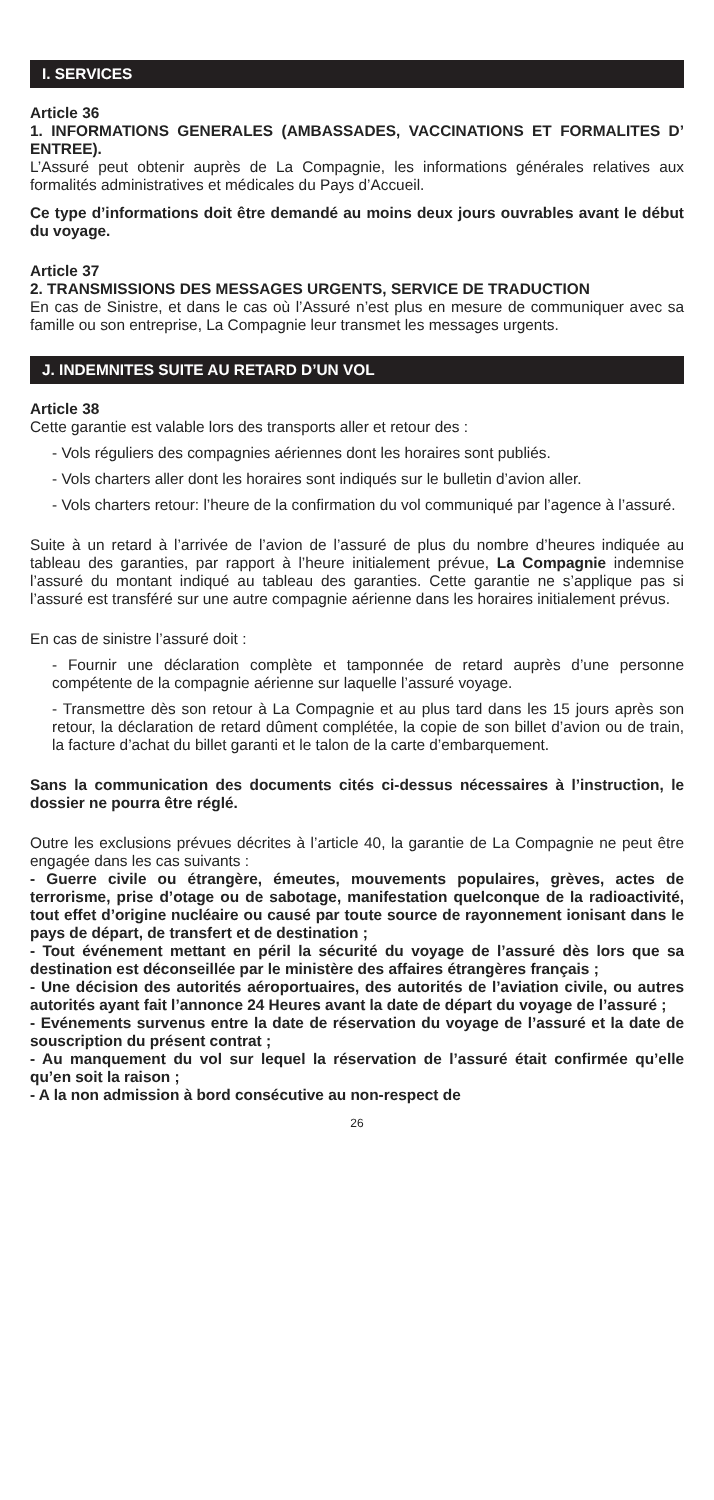I. SERVICES
Article 36
1. INFORMATIONS GENERALES (AMBASSADES, VACCINATIONS ET FORMALITES D’ ENTREE).
L’Assuré peut obtenir auprès de La Compagnie, les informations générales relatives aux formalités administratives et médicales du Pays d’Accueil.
Ce type d’informations doit être demandé au moins deux jours ouvrables avant le début du voyage.
Article 37
2. TRANSMISSIONS DES MESSAGES URGENTS, SERVICE DE TRADUCTION
En cas de Sinistre, et dans le cas où l’Assuré n’est plus en mesure de communiquer avec sa famille ou son entreprise, La Compagnie leur transmet les messages urgents.
J. INDEMNITES SUITE AU RETARD D’UN VOL
Article 38
Cette garantie est valable lors des transports aller et retour des :
- Vols réguliers des compagnies aériennes dont les horaires sont publiés.
- Vols charters aller dont les horaires sont indiqués sur le bulletin d’avion aller.
- Vols charters retour: l’heure de la confirmation du vol communiqué par l’agence à l’assuré.
Suite à un retard à l’arrivée de l’avion de l’assuré de plus du nombre d’heures indiquée au tableau des garanties, par rapport à l’heure initialement prévue, La Compagnie indemnise l’assuré du montant indiqué au tableau des garanties. Cette garantie ne s’applique pas si l’assuré est transféré sur une autre compagnie aérienne dans les horaires initialement prévus.
En cas de sinistre l’assuré doit :
- Fournir une déclaration complète et tamponnée de retard auprès d’une personne compétente de la compagnie aérienne sur laquelle l’assuré voyage.
- Transmettre dès son retour à La Compagnie et au plus tard dans les 15 jours après son retour, la déclaration de retard dûment complétée, la copie de son billet d’avion ou de train, la facture d’achat du billet garanti et le talon de la carte d’embarquement.
Sans la communication des documents cités ci-dessus nécessaires à l’instruction, le dossier ne pourra être réglé.
Outre les exclusions prévues décrites à l’article 40, la garantie de La Compagnie ne peut être engagée dans les cas suivants :
- Guerre civile ou étrangère, émeutes, mouvements populaires, grèves, actes de terrorisme, prise d’otage ou de sabotage, manifestation quelconque de la radioactivité, tout effet d’origine nucléaire ou causé par toute source de rayonnement ionisant dans le pays de départ, de transfert et de destination ;
- Tout événement mettant en péril la sécurité du voyage de l’assuré dès lors que sa destination est déconseillée par le ministère des affaires étrangères français ;
- Une décision des autorités aéroportuaires, des autorités de l’aviation civile, ou autres autorités ayant fait l’annonce 24 Heures avant la date de départ du voyage de l’assuré ;
- Evénements survenus entre la date de réservation du voyage de l’assuré et la date de souscription du présent contrat ;
- Au manquement du vol sur lequel la réservation de l’assuré était confirmée qu’elle qu’en soit la raison ;
- A la non admission à bord consécutive au non-respect de
26